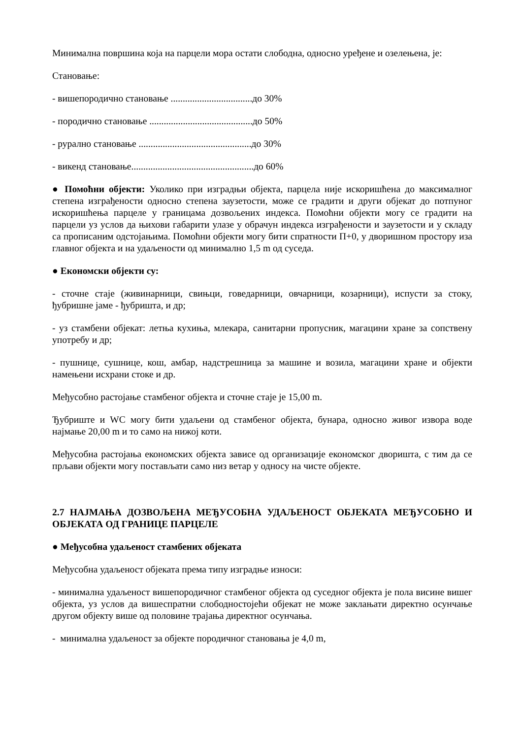Минимална површина која на парцели мора остати слободна, односно уређене и озелењена, је:
Становање:
- вишепородично становање ..................................до 30%
- породично становање ...........................................до 50%
- рурално становање ...............................................до 30%
- викенд становање...................................................до 60%
● Помоћни објекти: Уколико при изградњи објекта, парцела није искоришћена до максималног степена изграђености односно степена заузетости, може се градити и други објекат до потпуног искоришћења парцеле у границама дозвољених индекса. Помоћни објекти могу се градити на парцели уз услов да њихови габарити улазе у обрачун индекса изграђености и заузетости и у складу са прописаним одстојањима. Помоћни објекти могу бити спратности П+0, у дворишном простору иза главног објекта и на удаљености од минимално 1,5 m од суседа.
● Економски објекти су:
- сточне стаје (живинарници, свињци, говедарници, овчарници, козарници), испусти за стоку, ђубришне јаме - ђубришта, и др;
- уз стамбени објекат: летња кухиња, млекара, санитарни пропусник, магацини хране за сопствену употребу и др;
- пушнице, сушнице, кош, амбар, надстрешница за машине и возила, магацини хране и објекти намењени исхрани стоке и др.
Међусобно растојање стамбеног објекта и сточне стаје је 15,00 m.
Ђубриште и WC могу бити удаљени од стамбеног објекта, бунара, односно живог извора воде најмање 20,00 m и то само на нижој коти.
Међусобна растојања економских објекта зависе од организације економског дворишта, с тим да се прљави објекти могу постављати само низ ветар у односу на чисте објекте.
2.7 НАЈМАЊА ДОЗВОЉЕНА МЕЂУСОБНА УДАЉЕНОСТ ОБЈЕКАТА МЕЂУСОБНО И ОБЈЕКАТА ОД ГРАНИЦЕ ПАРЦЕЛЕ
● Међусобна удаљеност стамбених објеката
Међусобна удаљеност објеката према типу изградње износи:
- минимална удаљеност вишепородичног стамбеног објекта од суседног објекта је пола висине вишег објекта, уз услов да вишеспратни слободностојећи објекат не може заклањати директно осунчање другом објекту више од половине трајања директног осунчања.
- минимална удаљеност за објекте породичног становања је 4,0 m,